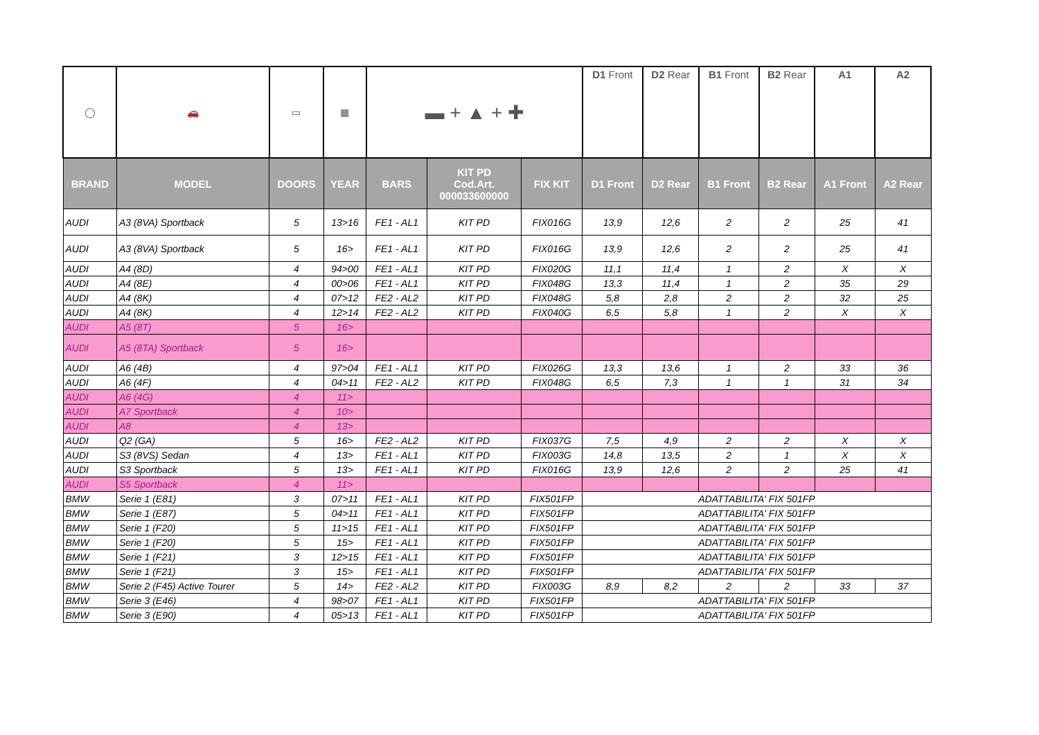| ◯ | 🚗 | ▭ | ▦ | ▬ + ▲ + ✚ | | | D1 Front | D2 Rear | B1 Front | B2 Rear | A1 | A2 |
| BRAND | MODEL | DOORS | YEAR | BARS | KIT PD Cod.Art. 000033600000 | FIX KIT | D1 Front | D2 Rear | B1 Front | B2 Rear | A1 Front | A2 Rear |
| AUDI | A3 (8VA) Sportback | 5 | 13>16 | FE1 - AL1 | KIT PD | FIX016G | 13,9 | 12,6 | 2 | 2 | 25 | 41 |
| AUDI | A3 (8VA) Sportback | 5 | 16> | FE1 - AL1 | KIT PD | FIX016G | 13,9 | 12,6 | 2 | 2 | 25 | 41 |
| AUDI | A4 (8D) | 4 | 94>00 | FE1 - AL1 | KIT PD | FIX020G | 11,1 | 11,4 | 1 | 2 | X | X |
| AUDI | A4 (8E) | 4 | 00>06 | FE1 - AL1 | KIT PD | FIX048G | 13,3 | 11,4 | 1 | 2 | 35 | 29 |
| AUDI | A4 (8K) | 4 | 07>12 | FE2 - AL2 | KIT PD | FIX048G | 5,8 | 2,8 | 2 | 2 | 32 | 25 |
| AUDI | A4 (8K) | 4 | 12>14 | FE2 - AL2 | KIT PD | FIX040G | 6,5 | 5,8 | 1 | 2 | X | X |
| AUDI | A5 (8T) | 5 | 16> | | | | | | | | | |
| AUDI | A5 (8TA) Sportback | 5 | 16> | | | | | | | | | |
| AUDI | A6 (4B) | 4 | 97>04 | FE1 - AL1 | KIT PD | FIX026G | 13,3 | 13,6 | 1 | 2 | 33 | 36 |
| AUDI | A6 (4F) | 4 | 04>11 | FE2 - AL2 | KIT PD | FIX048G | 6,5 | 7,3 | 1 | 1 | 31 | 34 |
| AUDI | A6 (4G) | 4 | 11> | | | | | | | | | |
| AUDI | A7 Sportback | 4 | 10> | | | | | | | | | |
| AUDI | A8 | 4 | 13> | | | | | | | | | |
| AUDI | Q2 (GA) | 5 | 16> | FE2 - AL2 | KIT PD | FIX037G | 7,5 | 4,9 | 2 | 2 | X | X |
| AUDI | S3 (8VS) Sedan | 4 | 13> | FE1 - AL1 | KIT PD | FIX003G | 14,8 | 13,5 | 2 | 1 | X | X |
| AUDI | S3 Sportback | 5 | 13> | FE1 - AL1 | KIT PD | FIX016G | 13,9 | 12,6 | 2 | 2 | 25 | 41 |
| AUDI | S5 Sportback | 4 | 11> | | | | | | | | | |
| BMW | Serie 1 (E81) | 3 | 07>11 | FE1 - AL1 | KIT PD | FIX501FP | ADATTABILITA' FIX 501FP | | | | | |
| BMW | Serie 1 (E87) | 5 | 04>11 | FE1 - AL1 | KIT PD | FIX501FP | ADATTABILITA' FIX 501FP | | | | | |
| BMW | Serie 1 (F20) | 5 | 11>15 | FE1 - AL1 | KIT PD | FIX501FP | ADATTABILITA' FIX 501FP | | | | | |
| BMW | Serie 1 (F20) | 5 | 15> | FE1 - AL1 | KIT PD | FIX501FP | ADATTABILITA' FIX 501FP | | | | | |
| BMW | Serie 1 (F21) | 3 | 12>15 | FE1 - AL1 | KIT PD | FIX501FP | ADATTABILITA' FIX 501FP | | | | | |
| BMW | Serie 1 (F21) | 3 | 15> | FE1 - AL1 | KIT PD | FIX501FP | ADATTABILITA' FIX 501FP | | | | | |
| BMW | Serie 2 (F45) Active Tourer | 5 | 14> | FE2 - AL2 | KIT PD | FIX003G | 8,9 | 8,2 | 2 | 2 | 33 | 37 |
| BMW | Serie 3 (E46) | 4 | 98>07 | FE1 - AL1 | KIT PD | FIX501FP | ADATTABILITA' FIX 501FP | | | | | |
| BMW | Serie 3 (E90) | 4 | 05>13 | FE1 - AL1 | KIT PD | FIX501FP | ADATTABILITA' FIX 501FP | | | | | |